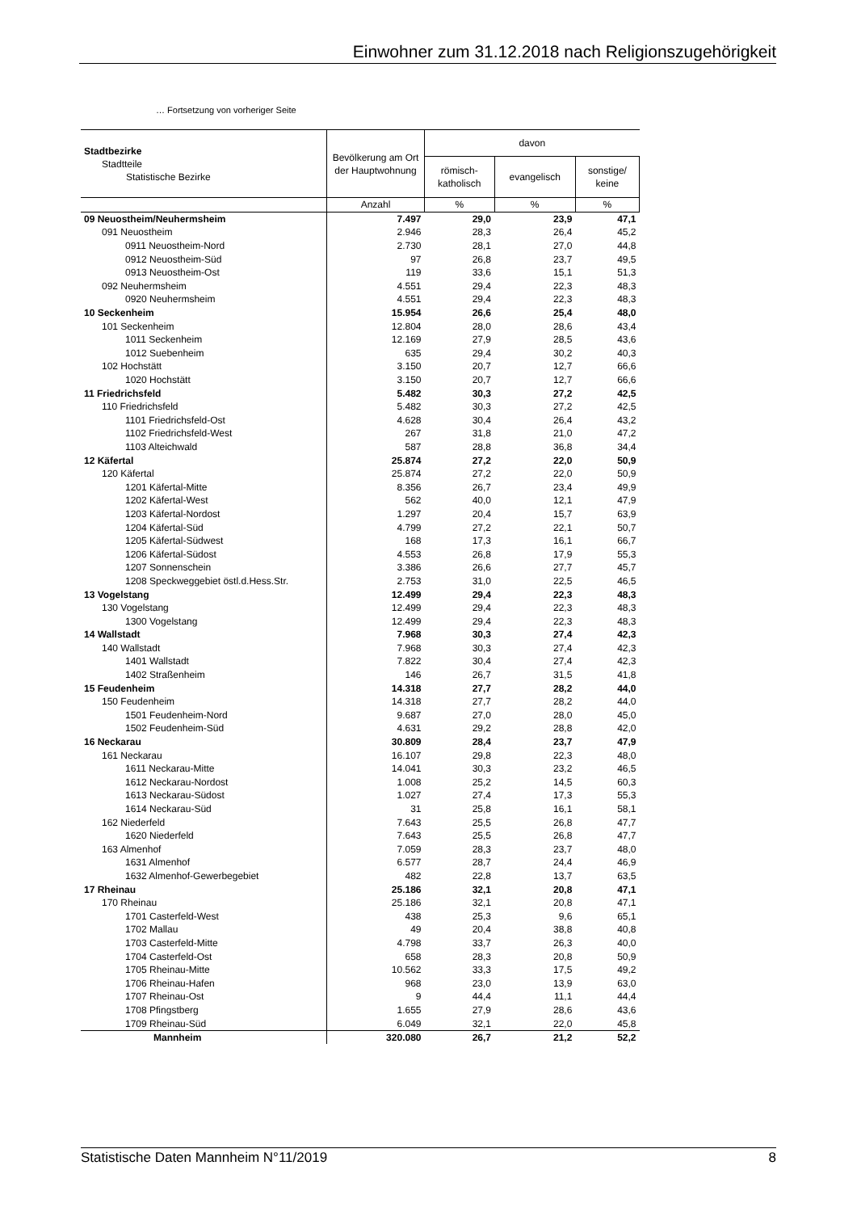Einwohner zum 31.12.2018 nach Religionszugehörigkeit
… Fortsetzung von vorheriger Seite
| Stadtbezirke Stadtteile Statistische Bezirke | Bevölkerung am Ort der Hauptwohnung | davon | | |
| --- | --- | --- | --- | --- |
| | | römisch- katholisch | evangelisch | sonstige/ keine |
| | Anzahl | % | % | % |
| 09 Neuostheim/Neuhermsheim | 7.497 | 29,0 | 23,9 | 47,1 |
| 091 Neuostheim | 2.946 | 28,3 | 26,4 | 45,2 |
| 0911 Neuostheim-Nord | 2.730 | 28,1 | 27,0 | 44,8 |
| 0912 Neuostheim-Süd | 97 | 26,8 | 23,7 | 49,5 |
| 0913 Neuostheim-Ost | 119 | 33,6 | 15,1 | 51,3 |
| 092 Neuhermsheim | 4.551 | 29,4 | 22,3 | 48,3 |
| 0920 Neuhermsheim | 4.551 | 29,4 | 22,3 | 48,3 |
| 10 Seckenheim | 15.954 | 26,6 | 25,4 | 48,0 |
| 101 Seckenheim | 12.804 | 28,0 | 28,6 | 43,4 |
| 1011 Seckenheim | 12.169 | 27,9 | 28,5 | 43,6 |
| 1012 Suebenheim | 635 | 29,4 | 30,2 | 40,3 |
| 102 Hochstätt | 3.150 | 20,7 | 12,7 | 66,6 |
| 1020 Hochstätt | 3.150 | 20,7 | 12,7 | 66,6 |
| 11 Friedrichsfeld | 5.482 | 30,3 | 27,2 | 42,5 |
| 110 Friedrichsfeld | 5.482 | 30,3 | 27,2 | 42,5 |
| 1101 Friedrichsfeld-Ost | 4.628 | 30,4 | 26,4 | 43,2 |
| 1102 Friedrichsfeld-West | 267 | 31,8 | 21,0 | 47,2 |
| 1103 Alteichwald | 587 | 28,8 | 36,8 | 34,4 |
| 12 Käfertal | 25.874 | 27,2 | 22,0 | 50,9 |
| 120 Käfertal | 25.874 | 27,2 | 22,0 | 50,9 |
| 1201 Käfertal-Mitte | 8.356 | 26,7 | 23,4 | 49,9 |
| 1202 Käfertal-West | 562 | 40,0 | 12,1 | 47,9 |
| 1203 Käfertal-Nordost | 1.297 | 20,4 | 15,7 | 63,9 |
| 1204 Käfertal-Süd | 4.799 | 27,2 | 22,1 | 50,7 |
| 1205 Käfertal-Südwest | 168 | 17,3 | 16,1 | 66,7 |
| 1206 Käfertal-Südost | 4.553 | 26,8 | 17,9 | 55,3 |
| 1207 Sonnenschein | 3.386 | 26,6 | 27,7 | 45,7 |
| 1208 Speckweggebiet östl.d.Hess.Str. | 2.753 | 31,0 | 22,5 | 46,5 |
| 13 Vogelstang | 12.499 | 29,4 | 22,3 | 48,3 |
| 130 Vogelstang | 12.499 | 29,4 | 22,3 | 48,3 |
| 1300 Vogelstang | 12.499 | 29,4 | 22,3 | 48,3 |
| 14 Wallstadt | 7.968 | 30,3 | 27,4 | 42,3 |
| 140 Wallstadt | 7.968 | 30,3 | 27,4 | 42,3 |
| 1401 Wallstadt | 7.822 | 30,4 | 27,4 | 42,3 |
| 1402 Straßenheim | 146 | 26,7 | 31,5 | 41,8 |
| 15 Feudenheim | 14.318 | 27,7 | 28,2 | 44,0 |
| 150 Feudenheim | 14.318 | 27,7 | 28,2 | 44,0 |
| 1501 Feudenheim-Nord | 9.687 | 27,0 | 28,0 | 45,0 |
| 1502 Feudenheim-Süd | 4.631 | 29,2 | 28,8 | 42,0 |
| 16 Neckarau | 30.809 | 28,4 | 23,7 | 47,9 |
| 161 Neckarau | 16.107 | 29,8 | 22,3 | 48,0 |
| 1611 Neckarau-Mitte | 14.041 | 30,3 | 23,2 | 46,5 |
| 1612 Neckarau-Nordost | 1.008 | 25,2 | 14,5 | 60,3 |
| 1613 Neckarau-Südost | 1.027 | 27,4 | 17,3 | 55,3 |
| 1614 Neckarau-Süd | 31 | 25,8 | 16,1 | 58,1 |
| 162 Niederfeld | 7.643 | 25,5 | 26,8 | 47,7 |
| 1620 Niederfeld | 7.643 | 25,5 | 26,8 | 47,7 |
| 163 Almenhof | 7.059 | 28,3 | 23,7 | 48,0 |
| 1631 Almenhof | 6.577 | 28,7 | 24,4 | 46,9 |
| 1632 Almenhof-Gewerbegebiet | 482 | 22,8 | 13,7 | 63,5 |
| 17 Rheinau | 25.186 | 32,1 | 20,8 | 47,1 |
| 170 Rheinau | 25.186 | 32,1 | 20,8 | 47,1 |
| 1701 Casterfeld-West | 438 | 25,3 | 9,6 | 65,1 |
| 1702 Mallau | 49 | 20,4 | 38,8 | 40,8 |
| 1703 Casterfeld-Mitte | 4.798 | 33,7 | 26,3 | 40,0 |
| 1704 Casterfeld-Ost | 658 | 28,3 | 20,8 | 50,9 |
| 1705 Rheinau-Mitte | 10.562 | 33,3 | 17,5 | 49,2 |
| 1706 Rheinau-Hafen | 968 | 23,0 | 13,9 | 63,0 |
| 1707 Rheinau-Ost | 9 | 44,4 | 11,1 | 44,4 |
| 1708 Pfingstberg | 1.655 | 27,9 | 28,6 | 43,6 |
| 1709 Rheinau-Süd | 6.049 | 32,1 | 22,0 | 45,8 |
| Mannheim | 320.080 | 26,7 | 21,2 | 52,2 |
Statistische Daten Mannheim N°11/2019 8